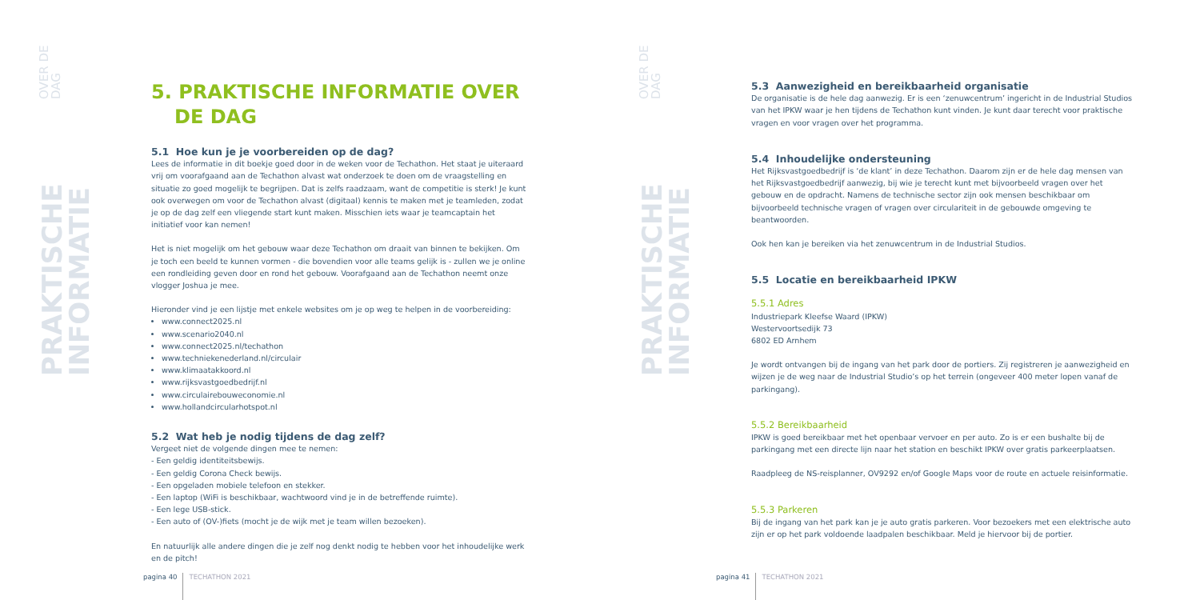PRAKTISCHE INFORMATIE
OVER DE DAG
5. PRAKTISCHE INFORMATIE OVER DE DAG
5.1 Hoe kun je je voorbereiden op de dag?
Lees de informatie in dit boekje goed door in de weken voor de Techathon. Het staat je uiteraard vrij om voorafgaand aan de Techathon alvast wat onderzoek te doen om de vraagstelling en situatie zo goed mogelijk te begrijpen. Dat is zelfs raadzaam, want de competitie is sterk! Je kunt ook overwegen om voor de Techathon alvast (digitaal) kennis te maken met je teamleden, zodat je op de dag zelf een vliegende start kunt maken. Misschien iets waar je teamcaptain het initiatief voor kan nemen!
Het is niet mogelijk om het gebouw waar deze Techathon om draait van binnen te bekijken. Om je toch een beeld te kunnen vormen - die bovendien voor alle teams gelijk is - zullen we je online een rondleiding geven door en rond het gebouw. Voorafgaand aan de Techathon neemt onze vlogger Joshua je mee.
Hieronder vind je een lijstje met enkele websites om je op weg te helpen in de voorbereiding:
www.connect2025.nl
www.scenario2040.nl
www.connect2025.nl/techathon
www.techniekenederland.nl/circulair
www.klimaatakkoord.nl
www.rijksvastgoedbedrijf.nl
www.circulairebouweconomie.nl
www.hollandcircularhotspot.nl
5.2 Wat heb je nodig tijdens de dag zelf?
Vergeet niet de volgende dingen mee te nemen:
- Een geldig identiteitsbewijs.
- Een geldig Corona Check bewijs.
- Een opgeladen mobiele telefoon en stekker.
- Een laptop (WiFi is beschikbaar, wachtwoord vind je in de betreffende ruimte).
- Een lege USB-stick.
- Een auto of (OV-)fiets (mocht je de wijk met je team willen bezoeken).
En natuurlijk alle andere dingen die je zelf nog denkt nodig te hebben voor het inhoudelijke werk en de pitch!
pagina 40 TECHATHON 2021
PRAKTISCHE INFORMATIE
OVER DE DAG
5.3 Aanwezigheid en bereikbaarheid organisatie
De organisatie is de hele dag aanwezig. Er is een ‘zenuwcentrum’ ingericht in de Industrial Studios van het IPKW waar je hen tijdens de Techathon kunt vinden. Je kunt daar terecht voor praktische vragen en voor vragen over het programma.
5.4 Inhoudelijke ondersteuning
Het Rijksvastgoedbedrijf is ‘de klant’ in deze Techathon. Daarom zijn er de hele dag mensen van het Rijksvastgoedbedrijf aanwezig, bij wie je terecht kunt met bijvoorbeeld vragen over het gebouw en de opdracht. Namens de technische sector zijn ook mensen beschikbaar om bijvoorbeeld technische vragen of vragen over circulariteit in de gebouwde omgeving te beantwoorden.
Ook hen kan je bereiken via het zenuwcentrum in de Industrial Studios.
5.5 Locatie en bereikbaarheid IPKW
5.5.1 Adres
Industriepark Kleefse Waard (IPKW)
Westervoortsedijk 73
6802 ED Arnhem
Je wordt ontvangen bij de ingang van het park door de portiers. Zij registreren je aanwezigheid en wijzen je de weg naar de Industrial Studio’s op het terrein (ongeveer 400 meter lopen vanaf de parkingang).
5.5.2 Bereikbaarheid
IPKW is goed bereikbaar met het openbaar vervoer en per auto. Zo is er een bushalte bij de parkingang met een directe lijn naar het station en beschikt IPKW over gratis parkeerplaatsen.
Raadpleeg de NS-reisplanner, OV9292 en/of Google Maps voor de route en actuele reisinformatie.
5.5.3 Parkeren
Bij de ingang van het park kan je je auto gratis parkeren. Voor bezoekers met een elektrische auto zijn er op het park voldoende laadpalen beschikbaar. Meld je hiervoor bij de portier.
pagina 41 TECHATHON 2021